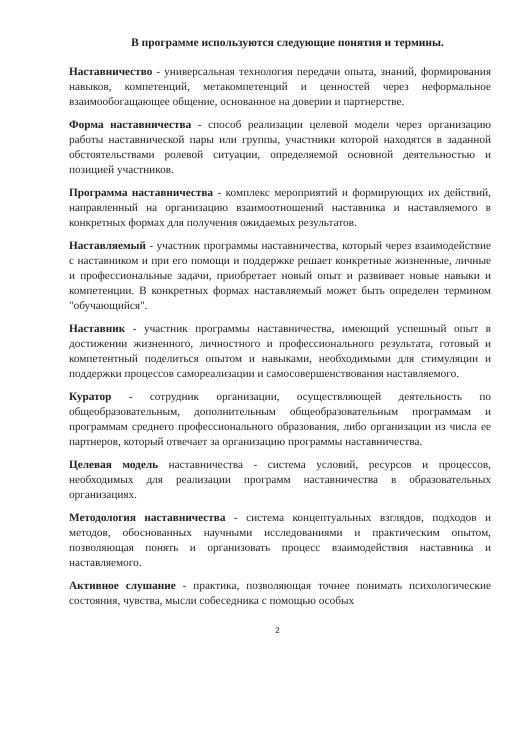В программе используются следующие понятия и термины.
Наставничество - универсальная технология передачи опыта, знаний, формирования навыков, компетенций, метакомпетенций и ценностей через неформальное взаимообогащающее общение, основанное на доверии и партнерстве.
Форма наставничества - способ реализации целевой модели через организацию работы наставнической пары или группы, участники которой находятся в заданной обстоятельствами ролевой ситуации, определяемой основной деятельностью и позицией участников.
Программа наставничества - комплекс мероприятий и формирующих их действий, направленный на организацию взаимоотношений наставника и наставляемого в конкретных формах для получения ожидаемых результатов.
Наставляемый - участник программы наставничества, который через взаимодействие с наставником и при его помощи и поддержке решает конкретные жизненные, личные и профессиональные задачи, приобретает новый опыт и развивает новые навыки и компетенции. В конкретных формах наставляемый может быть определен термином "обучающийся".
Наставник - участник программы наставничества, имеющий успешный опыт в достижении жизненного, личностного и профессионального результата, готовый и компетентный поделиться опытом и навыками, необходимыми для стимуляции и поддержки процессов самореализации и самосовершенствования наставляемого.
Куратор - сотрудник организации, осуществляющей деятельность по общеобразовательным, дополнительным общеобразовательным программам и программам среднего профессионального образования, либо организации из числа ее партнеров, который отвечает за организацию программы наставничества.
Целевая модель наставничества - система условий, ресурсов и процессов, необходимых для реализации программ наставничества в образовательных организациях.
Методология наставничества - система концептуальных взглядов, подходов и методов, обоснованных научными исследованиями и практическим опытом, позволяющая понять и организовать процесс взаимодействия наставника и наставляемого.
Активное слушание - практика, позволяющая точнее понимать психологические состояния, чувства, мысли собеседника с помощью особых
2